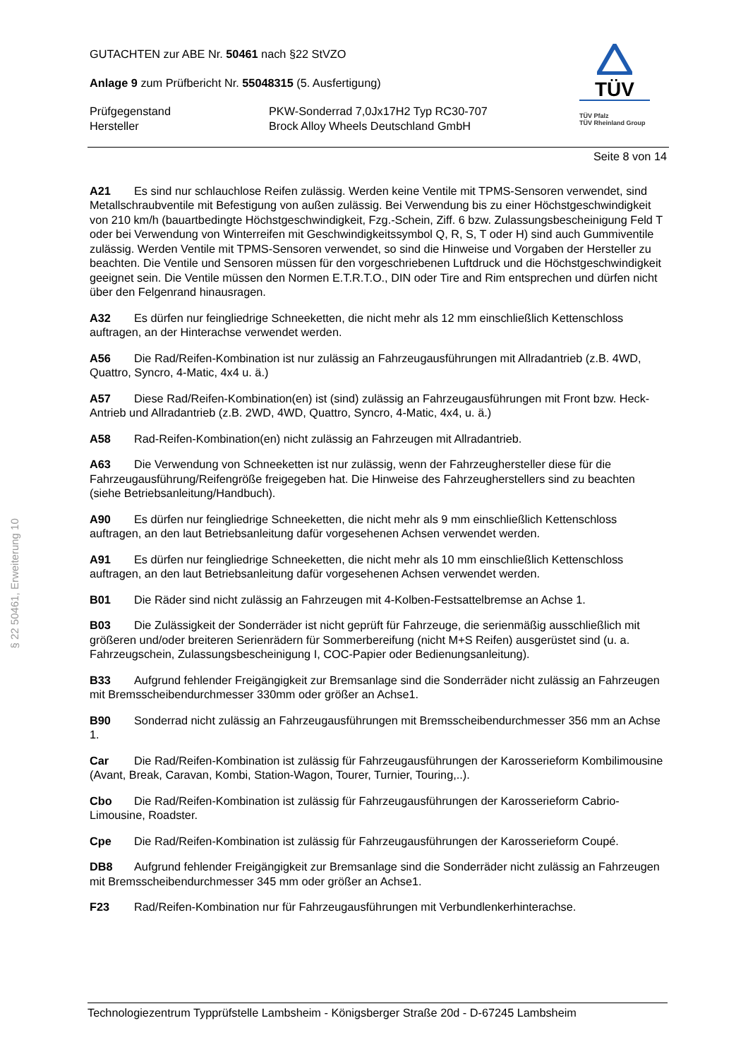§ 22 50461, Erweiterung 10
TÜV
TÜV Pfalz
TÜV Rheinland Group
GUTACHTEN zur ABE Nr. 50461 nach §22 StVZO
Anlage 9 zum Prüfbericht Nr. 55048315 (5. Ausfertigung)
Prüfgegenstand PKW-Sonderrad 7,0Jx17H2 Typ RC30-707
Hersteller Brock Alloy Wheels Deutschland GmbH
Seite 8 von 14
A21 Es sind nur schlauchlose Reifen zulässig. Werden keine Ventile mit TPMS-Sensoren verwendet, sind Metallschraubventile mit Befestigung von außen zulässig. Bei Verwendung bis zu einer Höchstgeschwindigkeit von 210 km/h (bauartbedingte Höchstgeschwindigkeit, Fzg.-Schein, Ziff. 6 bzw. Zulassungsbescheinigung Feld T oder bei Verwendung von Winterreifen mit Geschwindigkeitssymbol Q, R, S, T oder H) sind auch Gummiventile zulässig. Werden Ventile mit TPMS-Sensoren verwendet, so sind die Hinweise und Vorgaben der Hersteller zu beachten. Die Ventile und Sensoren müssen für den vorgeschriebenen Luftdruck und die Höchstgeschwindigkeit geeignet sein. Die Ventile müssen den Normen E.T.R.T.O., DIN oder Tire and Rim entsprechen und dürfen nicht über den Felgenrand hinausragen.
A32 Es dürfen nur feingliedrige Schneeketten, die nicht mehr als 12 mm einschließlich Kettenschloss auftragen, an der Hinterachse verwendet werden.
A56 Die Rad/Reifen-Kombination ist nur zulässig an Fahrzeugausführungen mit Allradantrieb (z.B. 4WD, Quattro, Syncro, 4-Matic, 4x4 u. ä.)
A57 Diese Rad/Reifen-Kombination(en) ist (sind) zulässig an Fahrzeugausführungen mit Front bzw. Heck-Antrieb und Allradantrieb (z.B. 2WD, 4WD, Quattro, Syncro, 4-Matic, 4x4, u. ä.)
A58 Rad-Reifen-Kombination(en) nicht zulässig an Fahrzeugen mit Allradantrieb.
A63 Die Verwendung von Schneeketten ist nur zulässig, wenn der Fahrzeughersteller diese für die Fahrzeugausführung/Reifengröße freigegeben hat. Die Hinweise des Fahrzeugherstellers sind zu beachten (siehe Betriebsanleitung/Handbuch).
A90 Es dürfen nur feingliedrige Schneeketten, die nicht mehr als 9 mm einschließlich Kettenschloss auftragen, an den laut Betriebsanleitung dafür vorgesehenen Achsen verwendet werden.
A91 Es dürfen nur feingliedrige Schneeketten, die nicht mehr als 10 mm einschließlich Kettenschloss auftragen, an den laut Betriebsanleitung dafür vorgesehenen Achsen verwendet werden.
B01 Die Räder sind nicht zulässig an Fahrzeugen mit 4-Kolben-Festsattelbremse an Achse 1.
B03 Die Zulässigkeit der Sonderräder ist nicht geprüft für Fahrzeuge, die serienmäßig ausschließlich mit größeren und/oder breiteren Serienrädern für Sommerbereifung (nicht M+S Reifen) ausgerüstet sind (u. a. Fahrzeugschein, Zulassungsbescheinigung I, COC-Papier oder Bedienungsanleitung).
B33 Aufgrund fehlender Freigängigkeit zur Bremsanlage sind die Sonderräder nicht zulässig an Fahrzeugen mit Bremsscheibendurchmesser 330mm oder größer an Achse1.
B90 Sonderrad nicht zulässig an Fahrzeugausführungen mit Bremsscheibendurchmesser 356 mm an Achse 1.
Car Die Rad/Reifen-Kombination ist zulässig für Fahrzeugausführungen der Karosserieform Kombilimousine (Avant, Break, Caravan, Kombi, Station-Wagon, Tourer, Turnier, Touring,..).
Cbo Die Rad/Reifen-Kombination ist zulässig für Fahrzeugausführungen der Karosserieform Cabrio-Limousine, Roadster.
Cpe Die Rad/Reifen-Kombination ist zulässig für Fahrzeugausführungen der Karosserieform Coupé.
DB8 Aufgrund fehlender Freigängigkeit zur Bremsanlage sind die Sonderräder nicht zulässig an Fahrzeugen mit Bremsscheibendurchmesser 345 mm oder größer an Achse1.
F23 Rad/Reifen-Kombination nur für Fahrzeugausführungen mit Verbundlenkerhinterachse.
Technologiezentrum Typprüfstelle Lambsheim - Königsberger Straße 20d - D-67245 Lambsheim